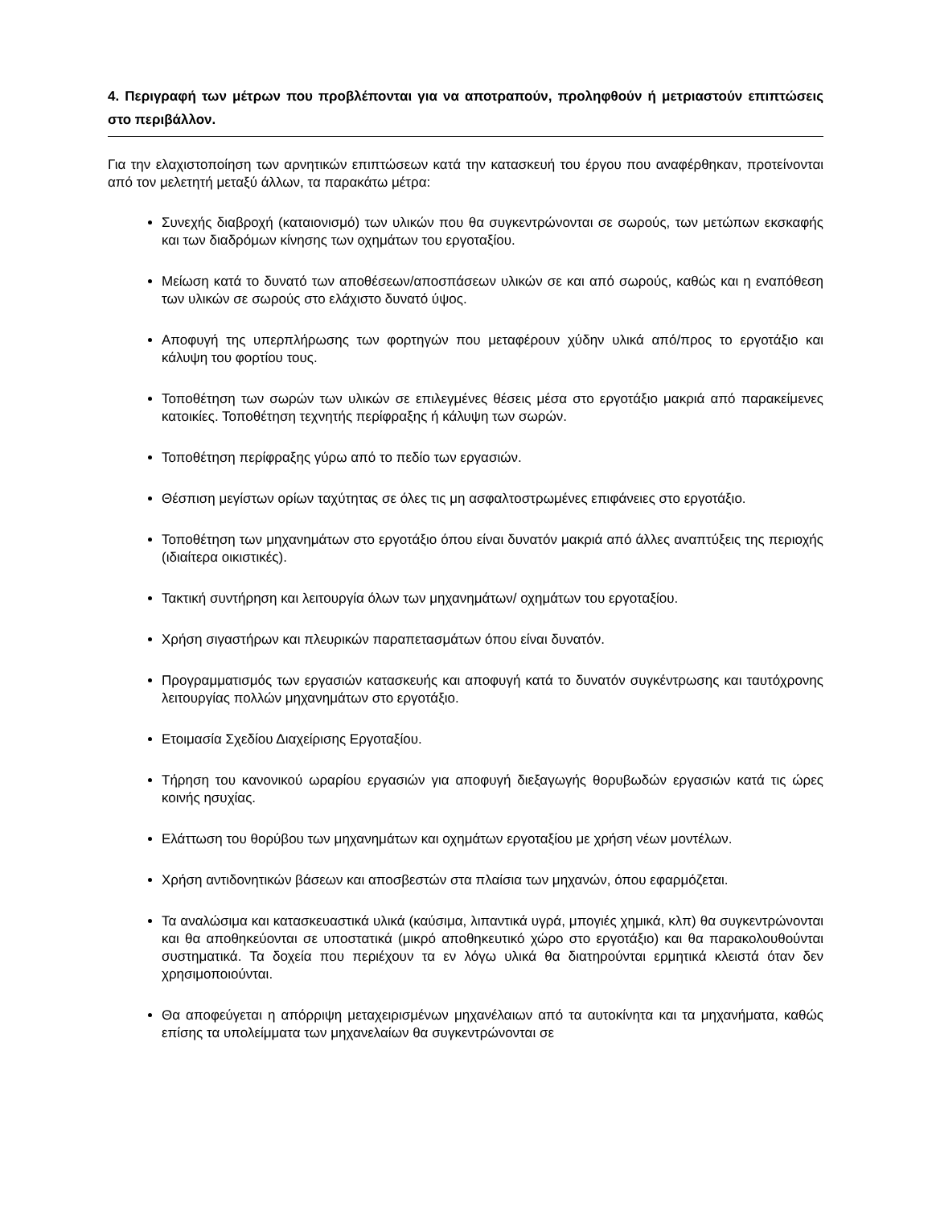4. Περιγραφή των μέτρων που προβλέπονται για να αποτραπούν, προληφθούν ή μετριαστούν επιπτώσεις στο περιβάλλον.
Για την ελαχιστοποίηση των αρνητικών επιπτώσεων κατά την κατασκευή του έργου που αναφέρθηκαν, προτείνονται από τον μελετητή μεταξύ άλλων, τα παρακάτω μέτρα:
Συνεχής διαβροχή (καταιονισμό) των υλικών που θα συγκεντρώνονται σε σωρούς, των μετώπων εκσκαφής και των διαδρόμων κίνησης των οχημάτων του εργοταξίου.
Μείωση κατά το δυνατό των αποθέσεων/αποσπάσεων υλικών σε και από σωρούς, καθώς και η εναπόθεση των υλικών σε σωρούς στο ελάχιστο δυνατό ύψος.
Αποφυγή της υπερπλήρωσης των φορτηγών που μεταφέρουν χύδην υλικά από/προς το εργοτάξιο και κάλυψη του φορτίου τους.
Τοποθέτηση των σωρών των υλικών σε επιλεγμένες θέσεις μέσα στο εργοτάξιο μακριά από παρακείμενες κατοικίες. Τοποθέτηση τεχνητής περίφραξης ή κάλυψη των σωρών.
Τοποθέτηση περίφραξης γύρω από το πεδίο των εργασιών.
Θέσπιση μεγίστων ορίων ταχύτητας σε όλες τις μη ασφαλτοστρωμένες επιφάνειες στο εργοτάξιο.
Τοποθέτηση των μηχανημάτων στο εργοτάξιο όπου είναι δυνατόν μακριά από άλλες αναπτύξεις της περιοχής (ιδιαίτερα οικιστικές).
Τακτική συντήρηση και λειτουργία όλων των μηχανημάτων/ οχημάτων του εργοταξίου.
Χρήση σιγαστήρων και πλευρικών παραπετασμάτων όπου είναι δυνατόν.
Προγραμματισμός των εργασιών κατασκευής και αποφυγή κατά το δυνατόν συγκέντρωσης και ταυτόχρονης λειτουργίας πολλών μηχανημάτων στο εργοτάξιο.
Ετοιμασία Σχεδίου Διαχείρισης Εργοταξίου.
Τήρηση του κανονικού ωραρίου εργασιών για αποφυγή διεξαγωγής θορυβωδών εργασιών κατά τις ώρες κοινής ησυχίας.
Ελάττωση του θορύβου των μηχανημάτων και οχημάτων εργοταξίου με χρήση νέων μοντέλων.
Χρήση αντιδονητικών βάσεων και αποσβεστών στα πλαίσια των μηχανών, όπου εφαρμόζεται.
Τα αναλώσιμα και κατασκευαστικά υλικά (καύσιμα, λιπαντικά υγρά, μπογιές χημικά, κλπ) θα συγκεντρώνονται και θα αποθηκεύονται σε υποστατικά (μικρό αποθηκευτικό χώρο στο εργοτάξιο) και θα παρακολουθούνται συστηματικά. Τα δοχεία που περιέχουν τα εν λόγω υλικά θα διατηρούνται ερμητικά κλειστά όταν δεν χρησιμοποιούνται.
Θα αποφεύγεται η απόρριψη μεταχειρισμένων μηχανέλαιων από τα αυτοκίνητα και τα μηχανήματα, καθώς επίσης τα υπολείμματα των μηχανελαίων θα συγκεντρώνονται σε